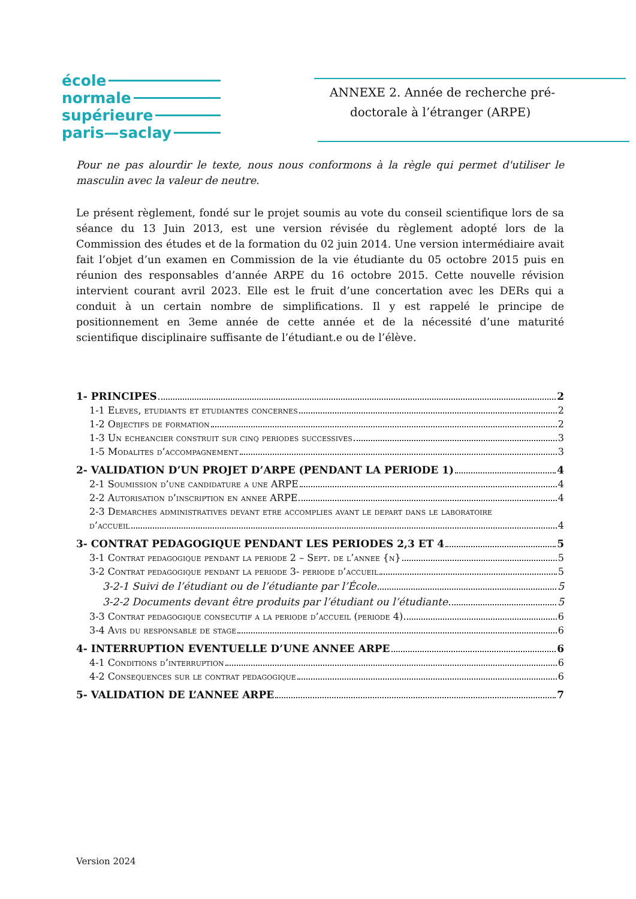école
normale
supérieure
paris—saclay
ANNEXE 2. Année de recherche pré-
doctorale à l’étranger (ARPE)
Pour ne pas alourdir le texte, nous nous conformons à la règle qui permet d'utiliser le masculin avec la valeur de neutre.
Le présent règlement, fondé sur le projet soumis au vote du conseil scientifique lors de sa séance du 13 Juin 2013, est une version révisée du règlement adopté lors de la Commission des études et de la formation du 02 juin 2014. Une version intermédiaire avait fait l’objet d’un examen en Commission de la vie étudiante du 05 octobre 2015 puis en réunion des responsables d’année ARPE du 16 octobre 2015. Cette nouvelle révision intervient courant avril 2023. Elle est le fruit d’une concertation avec les DERs qui a conduit à un certain nombre de simplifications. Il y est rappelé le principe de positionnement en 3eme année de cette année et de la nécessité d’une maturité scientifique disciplinaire suffisante de l’étudiant.e ou de l’élève.
1- PRINCIPES 2
1-1 Eleves, etudiants et etudiantes concernes 2
1-2 Objectifs de formation 2
1-3 Un echeancier construit sur cinq periodes successives 3
1-5 Modalites d’accompagnement 3
2- VALIDATION D’UN PROJET D’ARPE (PENDANT LA PERIODE 1) 4
2-1 Soumission d’une candidature a une ARPE 4
2-2 Autorisation d’inscription en annee ARPE 4
2-3 Demarches administratives devant etre accomplies avant le depart dans le laboratoire
d’accueil 4
3- CONTRAT PEDAGOGIQUE PENDANT LES PERIODES 2,3 ET 4 5
3-1 Contrat pedagogique pendant la periode 2 – Sept. de l’annee {n} 5
3-2 Contrat pedagogique pendant la periode 3- periode d’accueil 5
3-2-1 Suivi de l’étudiant ou de l’étudiante par l’École 5
3-2-2 Documents devant être produits par l’étudiant ou l’étudiante 5
3-3 Contrat pedagogique consecutif a la periode d’accueil (periode 4) 6
3-4 Avis du responsable de stage 6
4- INTERRUPTION EVENTUELLE D’UNE ANNEE ARPE 6
4-1 Conditions d’interruption 6
4-2 Consequences sur le contrat pedagogique 6
5- VALIDATION DE L’ANNEE ARPE 7
Version 2024